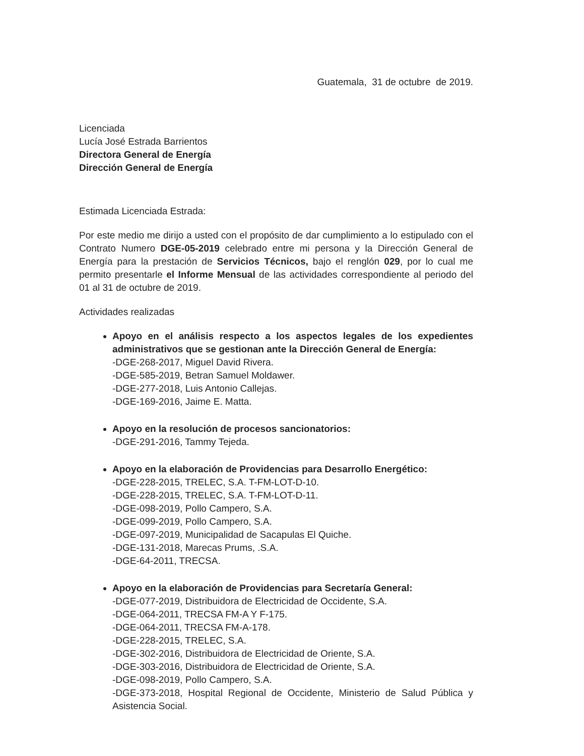Guatemala, 31 de octubre de 2019.
Licenciada
Lucía José Estrada Barrientos
Directora General de Energía
Dirección General de Energía
Estimada Licenciada Estrada:
Por este medio me dirijo a usted con el propósito de dar cumplimiento a lo estipulado con el Contrato Numero DGE-05-2019 celebrado entre mi persona y la Dirección General de Energía para la prestación de Servicios Técnicos, bajo el renglón 029, por lo cual me permito presentarle el Informe Mensual de las actividades correspondiente al periodo del 01 al 31 de octubre de 2019.
Actividades realizadas
Apoyo en el análisis respecto a los aspectos legales de los expedientes administrativos que se gestionan ante la Dirección General de Energía:
-DGE-268-2017, Miguel David Rivera.
-DGE-585-2019, Betran Samuel Moldawer.
-DGE-277-2018, Luis Antonio Callejas.
-DGE-169-2016, Jaime E. Matta.
Apoyo en la resolución de procesos sancionatorios:
-DGE-291-2016, Tammy Tejeda.
Apoyo en la elaboración de Providencias para Desarrollo Energético:
-DGE-228-2015, TRELEC, S.A. T-FM-LOT-D-10.
-DGE-228-2015, TRELEC, S.A. T-FM-LOT-D-11.
-DGE-098-2019, Pollo Campero, S.A.
-DGE-099-2019, Pollo Campero, S.A.
-DGE-097-2019, Municipalidad de Sacapulas El Quiche.
-DGE-131-2018, Marecas Prums, .S.A.
-DGE-64-2011, TRECSA.
Apoyo en la elaboración de Providencias para Secretaría General:
-DGE-077-2019, Distribuidora de Electricidad de Occidente, S.A.
-DGE-064-2011, TRECSA FM-A Y F-175.
-DGE-064-2011, TRECSA FM-A-178.
-DGE-228-2015, TRELEC, S.A.
-DGE-302-2016, Distribuidora de Electricidad de Oriente, S.A.
-DGE-303-2016, Distribuidora de Electricidad de Oriente, S.A.
-DGE-098-2019, Pollo Campero, S.A.
-DGE-373-2018, Hospital Regional de Occidente, Ministerio de Salud Pública y Asistencia Social.